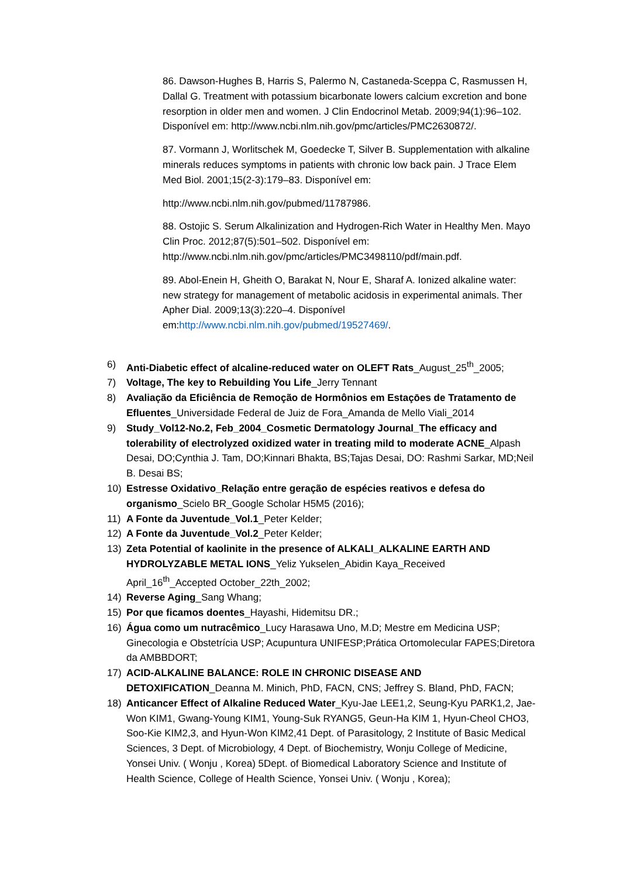86. Dawson-Hughes B, Harris S, Palermo N, Castaneda-Sceppa C, Rasmussen H, Dallal G. Treatment with potassium bicarbonate lowers calcium excretion and bone resorption in older men and women. J Clin Endocrinol Metab. 2009;94(1):96–102. Disponível em: http://www.ncbi.nlm.nih.gov/pmc/articles/PMC2630872/.
87. Vormann J, Worlitschek M, Goedecke T, Silver B. Supplementation with alkaline minerals reduces symptoms in patients with chronic low back pain. J Trace Elem Med Biol. 2001;15(2-3):179–83. Disponível em:
http://www.ncbi.nlm.nih.gov/pubmed/11787986.
88. Ostojic S. Serum Alkalinization and Hydrogen-Rich Water in Healthy Men. Mayo Clin Proc. 2012;87(5):501–502. Disponível em: http://www.ncbi.nlm.nih.gov/pmc/articles/PMC3498110/pdf/main.pdf.
89. Abol-Enein H, Gheith O, Barakat N, Nour E, Sharaf A. Ionized alkaline water: new strategy for management of metabolic acidosis in experimental animals. Ther Apher Dial. 2009;13(3):220–4. Disponível em:http://www.ncbi.nlm.nih.gov/pubmed/19527469/.
6) Anti-Diabetic effect of alcaline-reduced water on OLEFT Rats_August_25<sup>th</sup>_2005;
7) Voltage, The key to Rebuilding You Life_Jerry Tennant
8) Avaliação da Eficiência de Remoção de Hormônios em Estaçōes de Tratamento de Efluentes_Universidade Federal de Juiz de Fora_Amanda de Mello Viali_2014
9) Study_Vol12-No.2, Feb_2004_Cosmetic Dermatology Journal_The efficacy and tolerability of electrolyzed oxidized water in treating mild to moderate ACNE_Alpash Desai, DO;Cynthia J. Tam, DO;Kinnari Bhakta, BS;Tajas Desai, DO: Rashmi Sarkar, MD;Neil B. Desai BS;
10) Estresse Oxidativo_Relação entre geração de espécies reativos e defesa do organismo_Scielo BR_Google Scholar H5M5 (2016);
11) A Fonte da Juventude_Vol.1_Peter Kelder;
12) A Fonte da Juventude_Vol.2_Peter Kelder;
13) Zeta Potential of kaolinite in the presence of ALKALI_ALKALINE EARTH AND HYDROLYZABLE METAL IONS_Yeliz Yukselen_Abidin Kaya_Received April_16<sup>th</sup>_Accepted October_22th_2002;
14) Reverse Aging_Sang Whang;
15) Por que ficamos doentes_Hayashi, Hidemitsu DR.;
16) Água como um nutracêmico_Lucy Harasawa Uno, M.D; Mestre em Medicina USP; Ginecologia e Obstetrícia USP; Acupuntura UNIFESP;Prática Ortomolecular FAPES;Diretora da AMBBDORT;
17) ACID-ALKALINE BALANCE: ROLE IN CHRONIC DISEASE AND DETOXIFICATION_Deanna M. Minich, PhD, FACN, CNS; Jeffrey S. Bland, PhD, FACN;
18) Anticancer Effect of Alkaline Reduced Water_Kyu-Jae LEE1,2, Seung-Kyu PARK1,2, Jae-Won KIM1, Gwang-Young KIM1, Young-Suk RYANG5, Geun-Ha KIM 1, Hyun-Cheol CHO3, Soo-Kie KIM2,3, and Hyun-Won KIM2,41 Dept. of Parasitology, 2 Institute of Basic Medical Sciences, 3 Dept. of Microbiology, 4 Dept. of Biochemistry, Wonju College of Medicine, Yonsei Univ. ( Wonju , Korea) 5Dept. of Biomedical Laboratory Science and Institute of Health Science, College of Health Science, Yonsei Univ. ( Wonju , Korea);